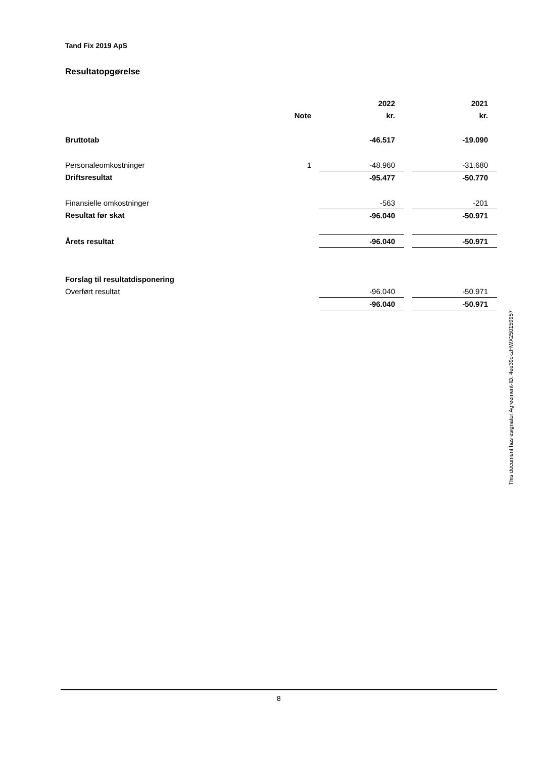Tand Fix 2019 ApS
Resultatopgørelse
| | | | 2022 | | 2021 |
| | Note | | kr. | | kr. |
| Bruttotab | | | -46.517 | | -19.090 |
| Personaleomkostninger | 1 | | -48.960 | | -31.680 |
| Driftsresultat | | | -95.477 | | -50.770 |
| Finansielle omkostninger | | | -563 | | -201 |
| Resultat før skat | | | -96.040 | | -50.971 |
| Årets resultat | | | -96.040 | | -50.971 |
| Forslag til resultatdisponering | | | | | |
| Overført resultat | | | -96.040 | | -50.971 |
| | | | -96.040 | | -50.971 |
This document has esignatur Agreement-ID: 4ee39ckzHWX250159957
8